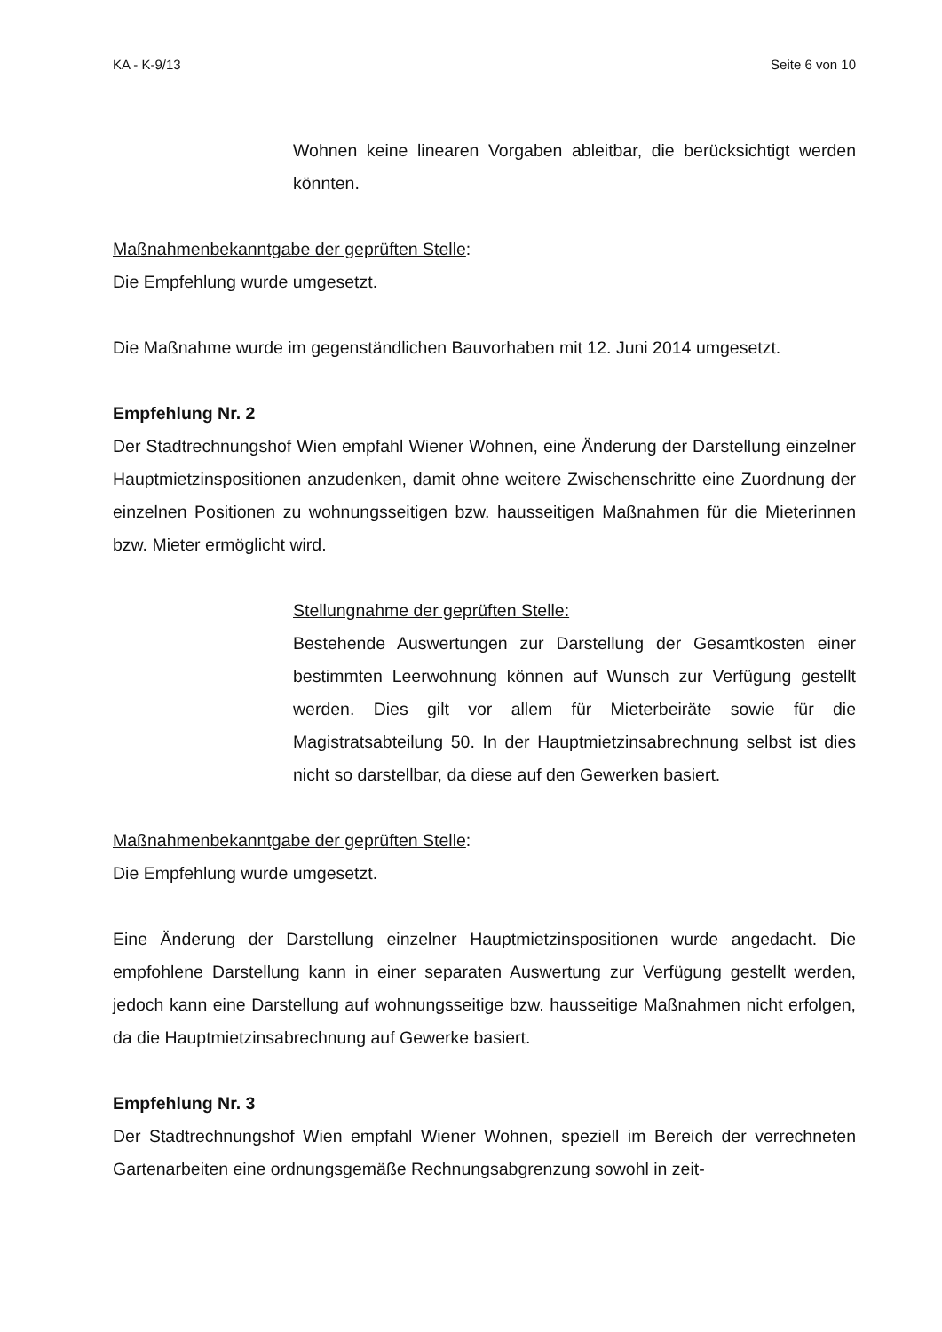KA - K-9/13 Seite 6 von 10
Wohnen keine linearen Vorgaben ableitbar, die berücksichtigt werden könnten.
Maßnahmenbekanntgabe der geprüften Stelle:
Die Empfehlung wurde umgesetzt.
Die Maßnahme wurde im gegenständlichen Bauvorhaben mit 12. Juni 2014 umgesetzt.
Empfehlung Nr. 2
Der Stadtrechnungshof Wien empfahl Wiener Wohnen, eine Änderung der Darstellung einzelner Hauptmietzinspositionen anzudenken, damit ohne weitere Zwischenschritte eine Zuordnung der einzelnen Positionen zu wohnungsseitigen bzw. hausseitigen Maß­nahmen für die Mieterinnen bzw. Mieter ermöglicht wird.
Stellungnahme der geprüften Stelle:
Bestehende Auswertungen zur Darstellung der Gesamtkosten ei­ner bestimmten Leerwohnung können auf Wunsch zur Verfügung gestellt werden. Dies gilt vor allem für Mieterbeiräte sowie für die Magistratsabteilung 50. In der Hauptmietzinsabrechnung selbst ist dies nicht so darstellbar, da diese auf den Gewerken basiert.
Maßnahmenbekanntgabe der geprüften Stelle:
Die Empfehlung wurde umgesetzt.
Eine Änderung der Darstellung einzelner Hauptmietzinspositionen wurde angedacht. Die empfohlene Darstellung kann in einer separaten Auswertung zur Verfügung gestellt werden, jedoch kann eine Darstellung auf wohnungsseitige bzw. hausseitige Maßnah­men nicht erfolgen, da die Hauptmietzinsabrechnung auf Gewerke basiert.
Empfehlung Nr. 3
Der Stadtrechnungshof Wien empfahl Wiener Wohnen, speziell im Bereich der verrech­neten Gartenarbeiten eine ordnungsgemäße Rechnungsabgrenzung sowohl in zeit-